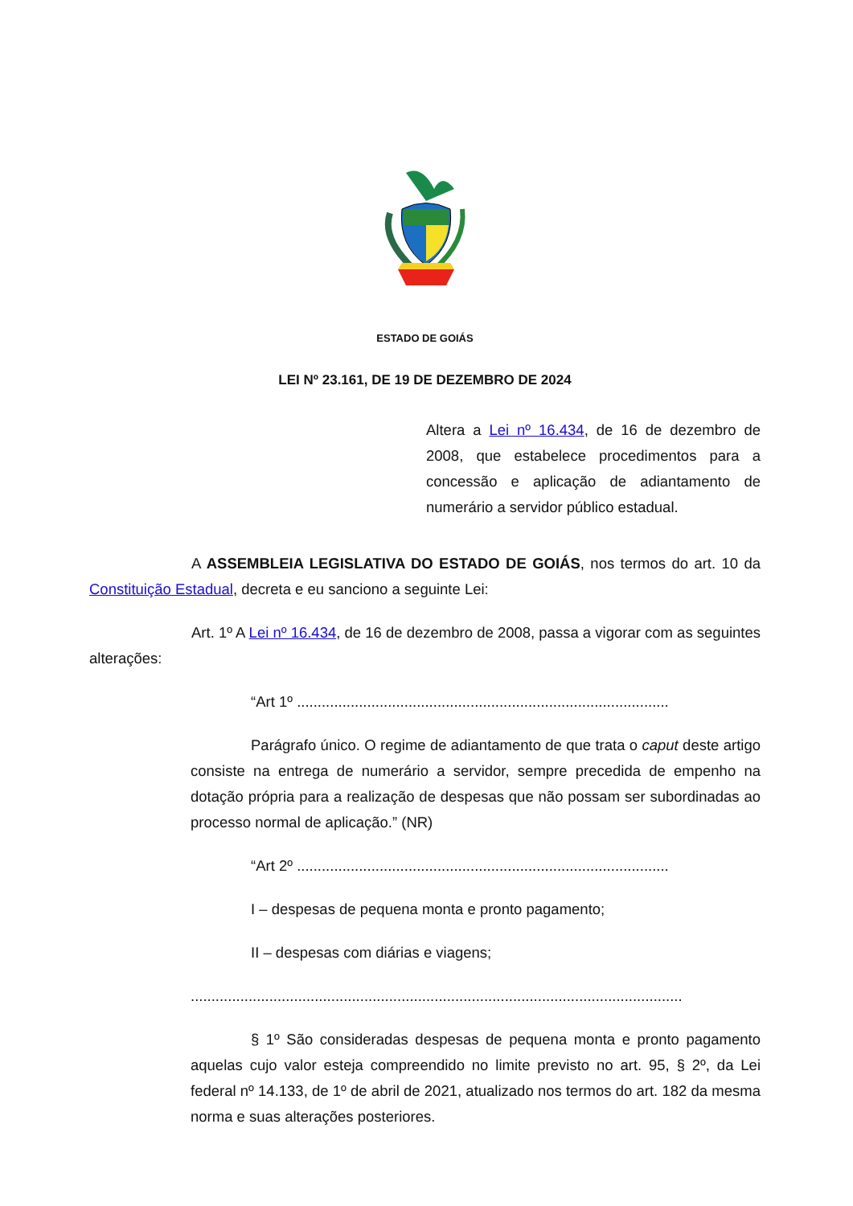ESTADO DE GOIÁS
LEI Nº 23.161, DE 19 DE DEZEMBRO DE 2024
Altera a Lei nº 16.434, de 16 de dezembro de 2008, que estabelece procedimentos para a concessão e aplicação de adiantamento de numerário a servidor público estadual.
A ASSEMBLEIA LEGISLATIVA DO ESTADO DE GOIÁS, nos termos do art. 10 da Constituição Estadual, decreta e eu sanciono a seguinte Lei:
Art. 1º A Lei nº 16.434, de 16 de dezembro de 2008, passa a vigorar com as seguintes alterações:
“Art 1º ..........................................................................................
Parágrafo único. O regime de adiantamento de que trata o caput deste artigo consiste na entrega de numerário a servidor, sempre precedida de empenho na dotação própria para a realização de despesas que não possam ser subordinadas ao processo normal de aplicação.” (NR)
“Art 2º ..........................................................................................
I – despesas de pequena monta e pronto pagamento;
II – despesas com diárias e viagens;
.......................................................................................................................
§ 1º São consideradas despesas de pequena monta e pronto pagamento aquelas cujo valor esteja compreendido no limite previsto no art. 95, § 2º, da Lei federal nº 14.133, de 1º de abril de 2021, atualizado nos termos do art. 182 da mesma norma e suas alterações posteriores.